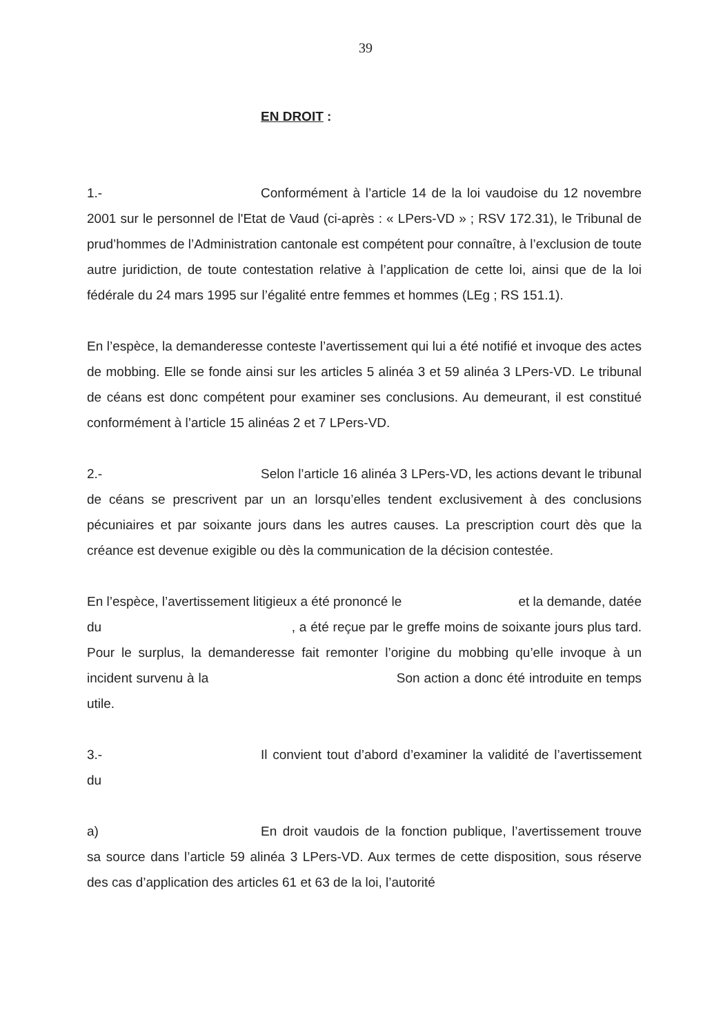39
EN DROIT :
1.- Conformément à l’article 14 de la loi vaudoise du 12 novembre 2001 sur le personnel de l'Etat de Vaud (ci-après : « LPers-VD » ; RSV 172.31), le Tribunal de prud’hommes de l’Administration cantonale est compétent pour connaître, à l’exclusion de toute autre juridiction, de toute contestation relative à l’application de cette loi, ainsi que de la loi fédérale du 24 mars 1995 sur l’égalité entre femmes et hommes (LEg ; RS 151.1).
En l’espèce, la demanderesse conteste l’avertissement qui lui a été notifié et invoque des actes de mobbing. Elle se fonde ainsi sur les articles 5 alinéa 3 et 59 alinéa 3 LPers-VD. Le tribunal de céans est donc compétent pour examiner ses conclusions. Au demeurant, il est constitué conformément à l’article 15 alinéas 2 et 7 LPers-VD.
2.- Selon l’article 16 alinéa 3 LPers-VD, les actions devant le tribunal de céans se prescrivent par un an lorsqu’elles tendent exclusivement à des conclusions pécuniaires et par soixante jours dans les autres causes. La prescription court dès que la créance est devenue exigible ou dès la communication de la décision contestée.
En l’espèce, l’avertissement litigieux a été prononcé le et la demande, datée du , a été reçue par le greffe moins de soixante jours plus tard. Pour le surplus, la demanderesse fait remonter l’origine du mobbing qu’elle invoque à un incident survenu à la Son action a donc été introduite en temps utile.
3.- Il convient tout d’abord d’examiner la validité de l’avertissement du
a) En droit vaudois de la fonction publique, l’avertissement trouve sa source dans l’article 59 alinéa 3 LPers-VD. Aux termes de cette disposition, sous réserve des cas d’application des articles 61 et 63 de la loi, l’autorité